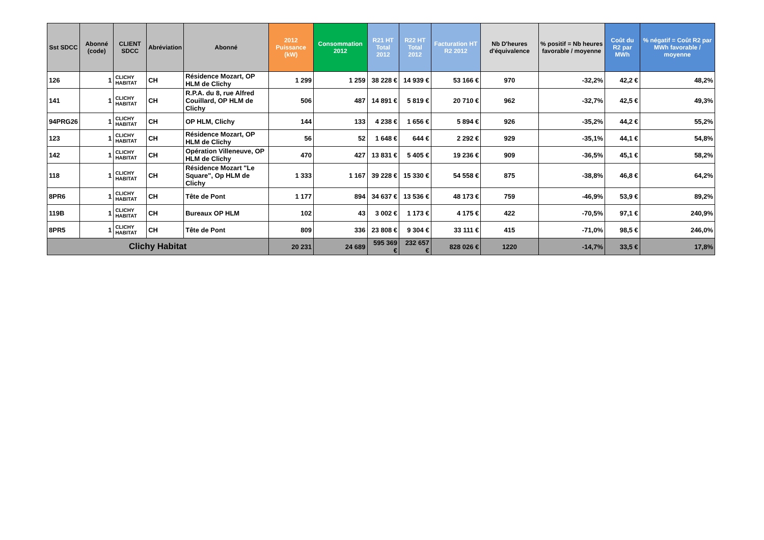| Sst SDCC | Abonné (code) | CLIENT SDCC | Abréviation | Abonné | 2012 Puissance (kW) | Consommation 2012 | R21 HT Total 2012 | R22 HT Total 2012 | Facturation HT R2 2012 | Nb D'heures d'équivalence | % positif = Nb heures favorable / moyenne | Coût du R2 par MWh | % négatif = Coût R2 par MWh favorable / moyenne |
| --- | --- | --- | --- | --- | --- | --- | --- | --- | --- | --- | --- | --- | --- |
| 126 | 1 | CLICHY HABITAT | CH | Résidence Mozart, OP HLM de Clichy | 1 299 | 1 259 | 38 228 € | 14 939 € | 53 166 € | 970 | -32,2% | 42,2 € | 48,2% |
| 141 | 1 | CLICHY HABITAT | CH | R.P.A. du 8, rue Alfred Couillard, OP HLM de Clichy | 506 | 487 | 14 891 € | 5 819 € | 20 710 € | 962 | -32,7% | 42,5 € | 49,3% |
| 94PRG26 | 1 | CLICHY HABITAT | CH | OP HLM, Clichy | 144 | 133 | 4 238 € | 1 656 € | 5 894 € | 926 | -35,2% | 44,2 € | 55,2% |
| 123 | 1 | CLICHY HABITAT | CH | Résidence Mozart, OP HLM de Clichy | 56 | 52 | 1 648 € | 644 € | 2 292 € | 929 | -35,1% | 44,1 € | 54,8% |
| 142 | 1 | CLICHY HABITAT | CH | Opération Villeneuve, OP HLM de Clichy | 470 | 427 | 13 831 € | 5 405 € | 19 236 € | 909 | -36,5% | 45,1 € | 58,2% |
| 118 | 1 | CLICHY HABITAT | CH | Résidence Mozart "Le Square", Op HLM de Clichy | 1 333 | 1 167 | 39 228 € | 15 330 € | 54 558 € | 875 | -38,8% | 46,8 € | 64,2% |
| 8PR6 | 1 | CLICHY HABITAT | CH | Tête de Pont | 1 177 | 894 | 34 637 € | 13 536 € | 48 173 € | 759 | -46,9% | 53,9 € | 89,2% |
| 119B | 1 | CLICHY HABITAT | CH | Bureaux OP HLM | 102 | 43 | 3 002 € | 1 173 € | 4 175 € | 422 | -70,5% | 97,1 € | 240,9% |
| 8PR5 | 1 | CLICHY HABITAT | CH | Tête de Pont | 809 | 336 | 23 808 € | 9 304 € | 33 111 € | 415 | -71,0% | 98,5 € | 246,0% |
| Clichy Habitat | | | | | 20 231 | 24 689 | 595 369 € | 232 657 € | 828 026 € | 1220 | -14,7% | 33,5 € | 17,8% |